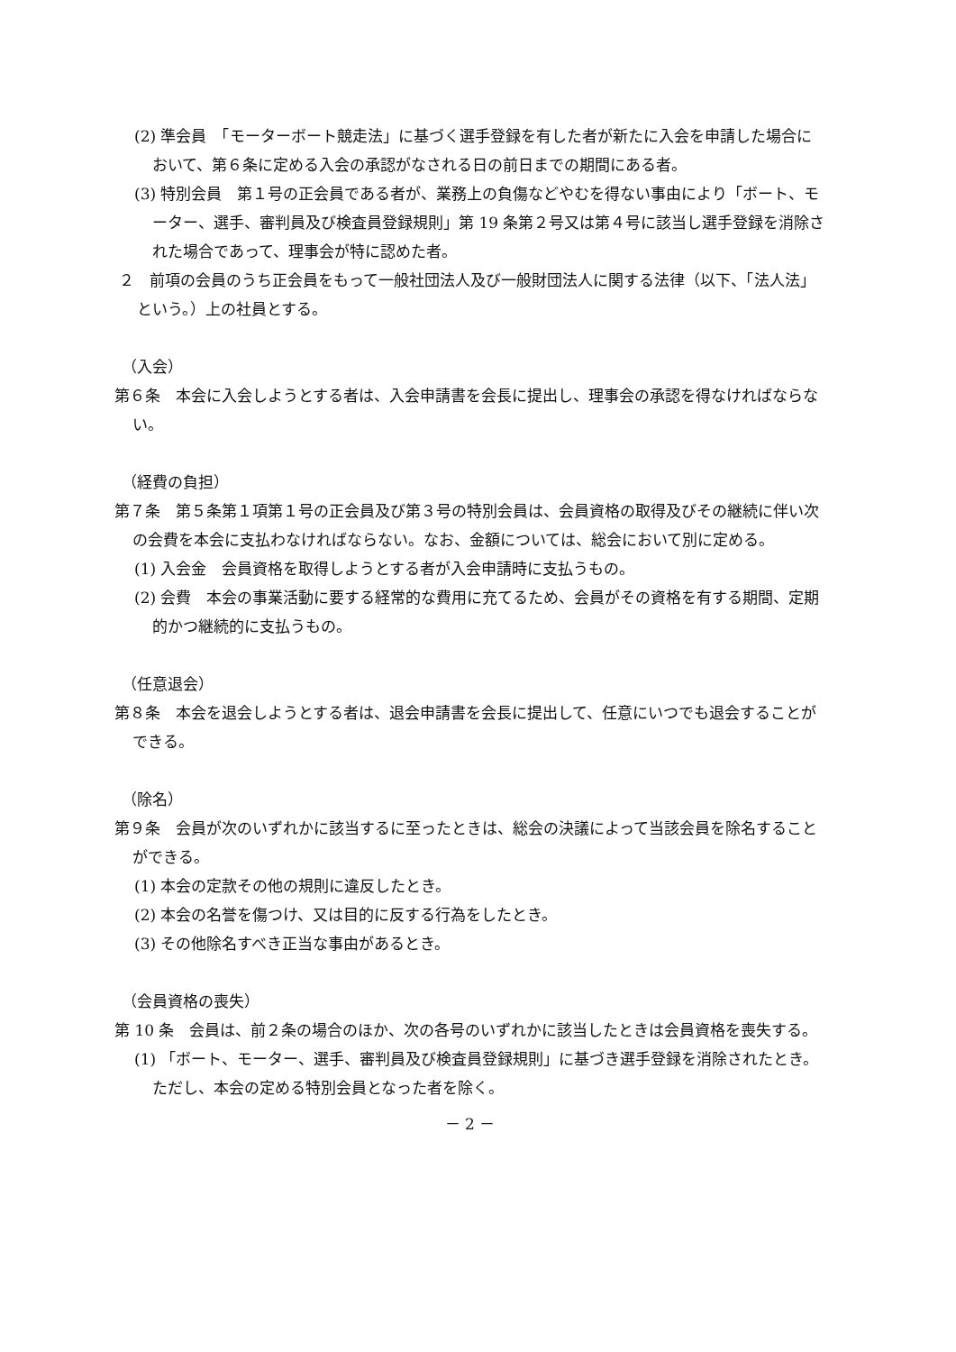(2) 準会員　「モーターボート競走法」に基づく選手登録を有した者が新たに入会を申請した場合において、第６条に定める入会の承認がなされる日の前日までの期間にある者。
(3) 特別会員　第１号の正会員である者が、業務上の負傷などやむを得ない事由により「ボート、モーター、選手、審判員及び検査員登録規則」第 19 条第２号又は第４号に該当し選手登録を消除された場合であって、理事会が特に認めた者。
２　前項の会員のうち正会員をもって一般社団法人及び一般財団法人に関する法律（以下、「法人法」という。）上の社員とする。
（入会）
第６条　本会に入会しようとする者は、入会申請書を会長に提出し、理事会の承認を得なければならない。
（経費の負担）
第７条　第５条第１項第１号の正会員及び第３号の特別会員は、会員資格の取得及びその継続に伴い次の会費を本会に支払わなければならない。なお、金額については、総会において別に定める。
(1) 入会金　会員資格を取得しようとする者が入会申請時に支払うもの。
(2) 会費　本会の事業活動に要する経常的な費用に充てるため、会員がその資格を有する期間、定期的かつ継続的に支払うもの。
（任意退会）
第８条　本会を退会しようとする者は、退会申請書を会長に提出して、任意にいつでも退会することができる。
（除名）
第９条　会員が次のいずれかに該当するに至ったときは、総会の決議によって当該会員を除名することができる。
(1) 本会の定款その他の規則に違反したとき。
(2) 本会の名誉を傷つけ、又は目的に反する行為をしたとき。
(3) その他除名すべき正当な事由があるとき。
（会員資格の喪失）
第 10 条　会員は、前２条の場合のほか、次の各号のいずれかに該当したときは会員資格を喪失する。
(1) 「ボート、モーター、選手、審判員及び検査員登録規則」に基づき選手登録を消除されたとき。ただし、本会の定める特別会員となった者を除く。
－ 2 －